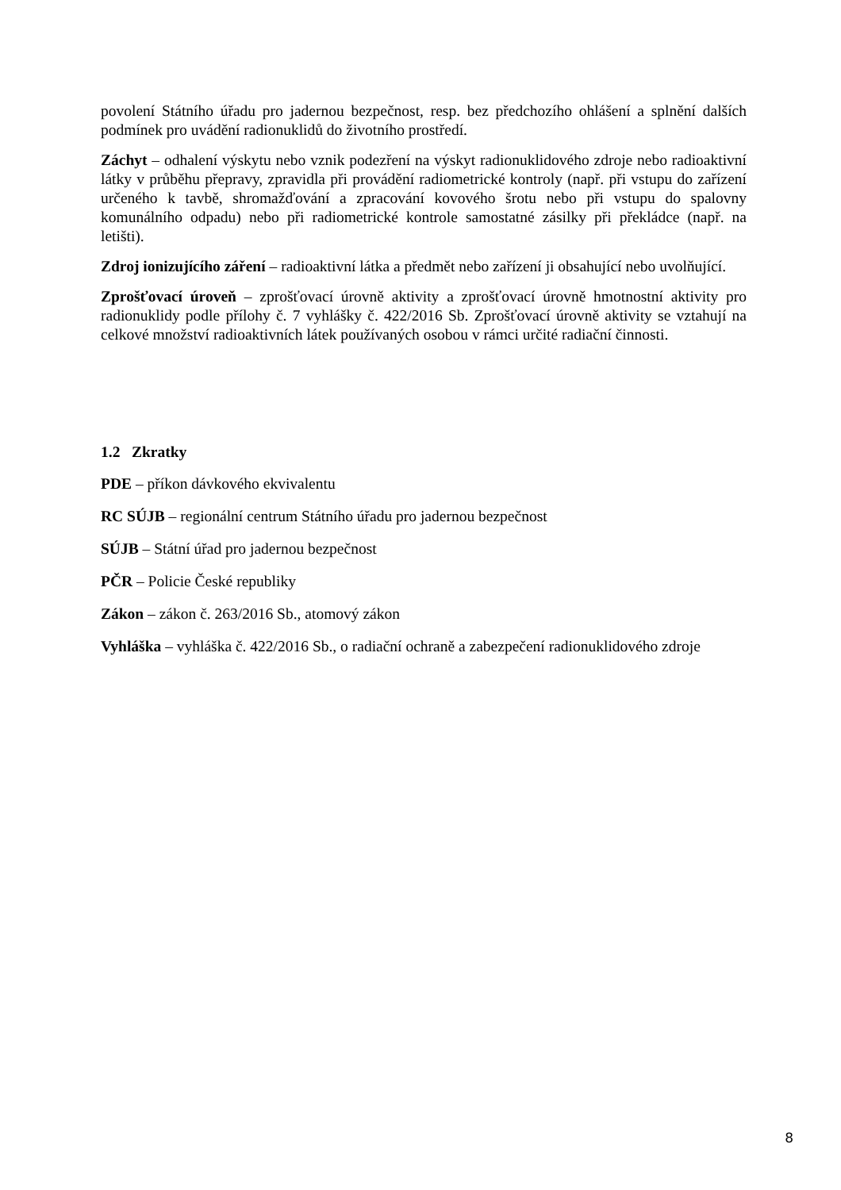povolení Státního úřadu pro jadernou bezpečnost, resp. bez předchozího ohlášení a splnění dalších podmínek pro uvádění radionuklidů do životního prostředí.
Záchyt – odhalení výskytu nebo vznik podezření na výskyt radionuklidového zdroje nebo radioaktivní látky v průběhu přepravy, zpravidla při provádění radiometrické kontroly (např. při vstupu do zařízení určeného k tavbě, shromažďování a zpracování kovového šrotu nebo při vstupu do spalovny komunálního odpadu) nebo při radiometrické kontrole samostatné zásilky při překládce (např. na letišti).
Zdroj ionizujícího záření – radioaktivní látka a předmět nebo zařízení ji obsahující nebo uvolňující.
Zprošťovací úroveň – zprošťovací úrovně aktivity a zprošťovací úrovně hmotnostní aktivity pro radionuklidy podle přílohy č. 7 vyhlášky č. 422/2016 Sb. Zprošťovací úrovně aktivity se vztahují na celkové množství radioaktivních látek používaných osobou v rámci určité radiační činnosti.
1.2 Zkratky
PDE – příkon dávkového ekvivalentu
RC SÚJB – regionální centrum Státního úřadu pro jadernou bezpečnost
SÚJB – Státní úřad pro jadernou bezpečnost
PČR – Policie České republiky
Zákon – zákon č. 263/2016 Sb., atomový zákon
Vyhláška – vyhláška č. 422/2016 Sb., o radiační ochraně a zabezpečení radionuklidového zdroje
8